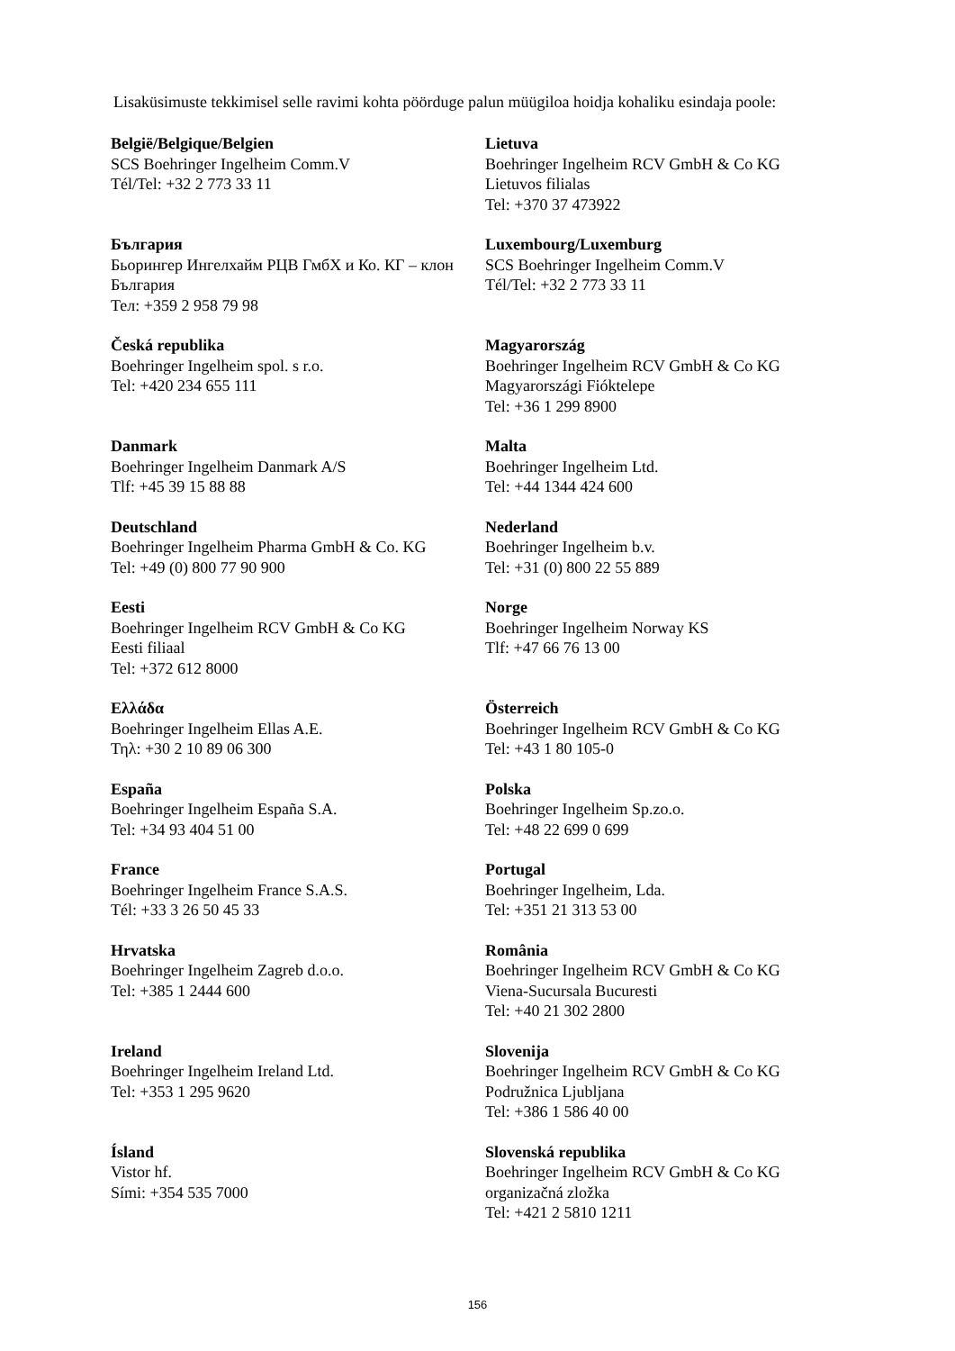Lisaküsimuste tekkimisel selle ravimi kohta pöörduge palun müügiloa hoidja kohaliku esindaja poole:
| België/Belgique/Belgien SCS Boehringer Ingelheim Comm.V Tél/Tel: +32 2 773 33 11 | Lietuva Boehringer Ingelheim RCV GmbH & Co KG Lietuvos filialas Tel: +370 37 473922 |
| България Бьорингер Ингелхайм РЦВ ГмбХ и Ко. КГ – клон България Тел: +359 2 958 79 98 | Luxembourg/Luxemburg SCS Boehringer Ingelheim Comm.V Tél/Tel: +32 2 773 33 11 |
| Česká republika Boehringer Ingelheim spol. s r.o. Tel: +420 234 655 111 | Magyarország Boehringer Ingelheim RCV GmbH & Co KG Magyarországi Fióktelepe Tel: +36 1 299 8900 |
| Danmark Boehringer Ingelheim Danmark A/S Tlf: +45 39 15 88 88 | Malta Boehringer Ingelheim Ltd. Tel: +44 1344 424 600 |
| Deutschland Boehringer Ingelheim Pharma GmbH & Co. KG Tel: +49 (0) 800 77 90 900 | Nederland Boehringer Ingelheim b.v. Tel: +31 (0) 800 22 55 889 |
| Eesti Boehringer Ingelheim RCV GmbH & Co KG Eesti filiaal Tel: +372 612 8000 | Norge Boehringer Ingelheim Norway KS Tlf: +47 66 76 13 00 |
| Ελλάδα Boehringer Ingelheim Ellas A.E. Τηλ: +30 2 10 89 06 300 | Österreich Boehringer Ingelheim RCV GmbH & Co KG Tel: +43 1 80 105-0 |
| España Boehringer Ingelheim España S.A. Tel: +34 93 404 51 00 | Polska Boehringer Ingelheim Sp.zo.o. Tel: +48 22 699 0 699 |
| France Boehringer Ingelheim France S.A.S. Tél: +33 3 26 50 45 33 | Portugal Boehringer Ingelheim, Lda. Tel: +351 21 313 53 00 |
| Hrvatska Boehringer Ingelheim Zagreb d.o.o. Tel: +385 1 2444 600 | România Boehringer Ingelheim RCV GmbH & Co KG Viena-Sucursala Bucuresti Tel: +40 21 302 2800 |
| Ireland Boehringer Ingelheim Ireland Ltd. Tel: +353 1 295 9620 | Slovenija Boehringer Ingelheim RCV GmbH & Co KG Podružnica Ljubljana Tel: +386 1 586 40 00 |
| Ísland Vistor hf. Sími: +354 535 7000 | Slovenská republika Boehringer Ingelheim RCV GmbH & Co KG organizačná zložka Tel: +421 2 5810 1211 |
156